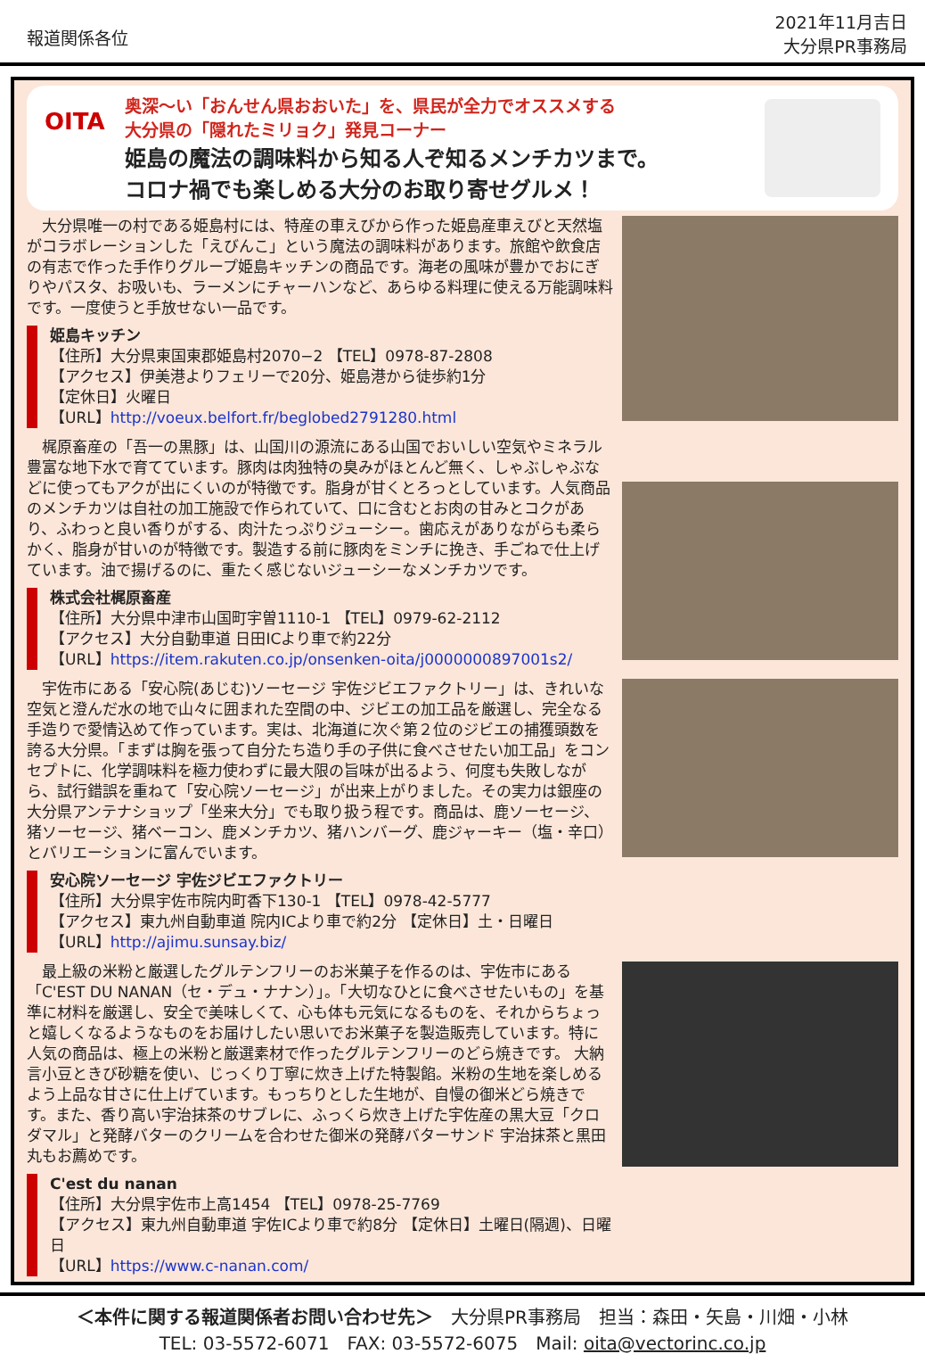報道関係各位
2021年11月吉日
大分県PR事務局
OITA
奥深〜い「おんせん県おおいた」を、県民が全力でオススメする
大分県の「隠れたミリョク」発見コーナー
姫島の魔法の調味料から知る人ぞ知るメンチカツまで。
コロナ禍でも楽しめる大分のお取り寄せグルメ！
　大分県唯一の村である姫島村には、特産の車えびから作った姫島産車えびと天然塩がコラボレーションした「えびんこ」という魔法の調味料があります。旅館や飲食店の有志で作った手作りグループ姫島キッチンの商品です。海老の風味が豊かでおにぎりやパスタ、お吸いも、ラーメンにチャーハンなど、あらゆる料理に使える万能調味料です。一度使うと手放せない一品です。
姫島キッチン
【住所】大分県東国東郡姫島村2070−2 【TEL】0978-87-2808
【アクセス】伊美港よりフェリーで20分、姫島港から徒歩約1分
【定休日】火曜日
【URL】http://voeux.belfort.fr/beglobed2791280.html
　梶原畜産の「吾一の黒豚」は、山国川の源流にある山国でおいしい空気やミネラル豊富な地下水で育てています。豚肉は肉独特の臭みがほとんど無く、しゃぶしゃぶなどに使ってもアクが出にくいのが特徴です。脂身が甘くとろっとしています。人気商品のメンチカツは自社の加工施設で作られていて、口に含むとお肉の甘みとコクがあり、ふわっと良い香りがする、肉汁たっぷりジューシー。歯応えがありながらも柔らかく、脂身が甘いのが特徴です。製造する前に豚肉をミンチに挽き、手ごねで仕上げています。油で揚げるのに、重たく感じないジューシーなメンチカツです。
株式会社梶原畜産
【住所】大分県中津市山国町宇曽1110-1 【TEL】0979-62-2112
【アクセス】大分自動車道 日田ICより車で約22分
【URL】https://item.rakuten.co.jp/onsenken-oita/j0000000897001s2/
　宇佐市にある「安心院(あじむ)ソーセージ 宇佐ジビエファクトリー」は、きれいな空気と澄んだ水の地で山々に囲まれた空間の中、ジビエの加工品を厳選し、完全なる手造りで愛情込めて作っています。実は、北海道に次ぐ第２位のジビエの捕獲頭数を誇る大分県。「まずは胸を張って自分たち造り手の子供に食べさせたい加工品」をコンセプトに、化学調味料を極力使わずに最大限の旨味が出るよう、何度も失敗しながら、試行錯誤を重ねて「安心院ソーセージ」が出来上がりました。その実力は銀座の大分県アンテナショップ「坐来大分」でも取り扱う程です。商品は、鹿ソーセージ、猪ソーセージ、猪ベーコン、鹿メンチカツ、猪ハンバーグ、鹿ジャーキー（塩・辛口）とバリエーションに富んでいます。
安心院ソーセージ 宇佐ジビエファクトリー
【住所】大分県宇佐市院内町香下130-1 【TEL】0978-42-5777
【アクセス】東九州自動車道 院内ICより車で約2分 【定休日】土・日曜日
【URL】http://ajimu.sunsay.biz/
　最上級の米粉と厳選したグルテンフリーのお米菓子を作るのは、宇佐市にある「C'EST DU NANAN（セ・デュ・ナナン）」。「大切なひとに食べさせたいもの」を基準に材料を厳選し、安全で美味しくて、心も体も元気になるものを、それからちょっと嬉しくなるようなものをお届けしたい思いでお米菓子を製造販売しています。特に人気の商品は、極上の米粉と厳選素材で作ったグルテンフリーのどら焼きです。 大納言小豆ときび砂糖を使い、じっくり丁寧に炊き上げた特製餡。米粉の生地を楽しめるよう上品な甘さに仕上げています。もっちりとした生地が、自慢の御米どら焼きです。また、香り高い宇治抹茶のサブレに、ふっくら炊き上げた宇佐産の黒大豆「クロダマル」と発酵バターのクリームを合わせた御米の発酵バターサンド 宇治抹茶と黒田丸もお薦めです。
C'est du nanan
【住所】大分県宇佐市上高1454 【TEL】0978-25-7769
【アクセス】東九州自動車道 宇佐ICより車で約8分 【定休日】土曜日(隔週)、日曜日
【URL】https://www.c-nanan.com/
＜本件に関する報道関係者お問い合わせ先＞　大分県PR事務局　担当：森田・矢島・川畑・小林
TEL: 03-5572-6071　FAX: 03-5572-6075　Mail: oita@vectorinc.co.jp